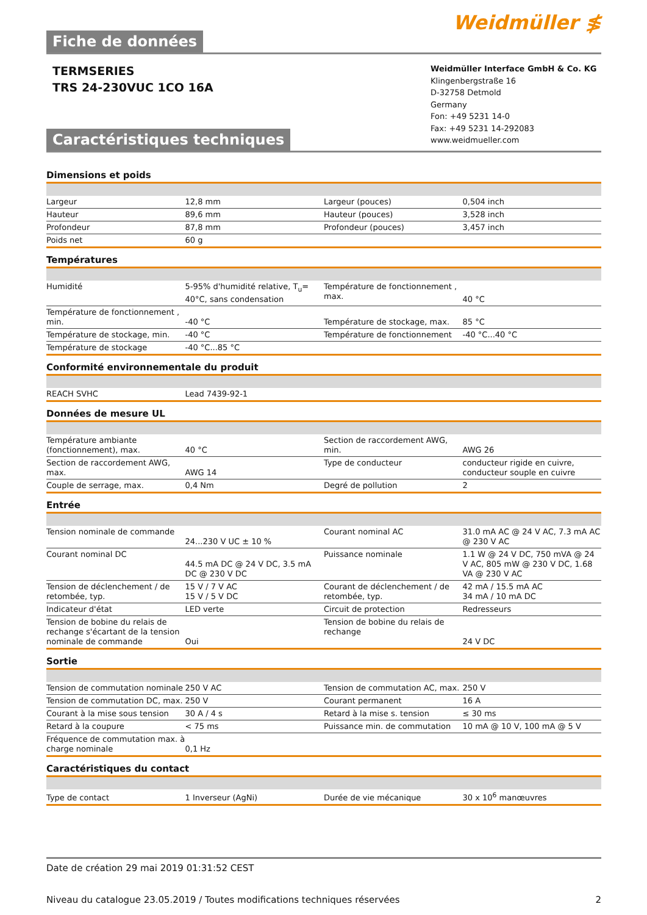Fiche de données
Weidmüller ≸
TERMSERIES
TRS 24-230VUC 1CO 16A
Caractéristiques techniques
Weidmüller Interface GmbH & Co. KG
Klingenbergstraße 16
D-32758 Detmold
Germany
Fon: +49 5231 14-0
Fax: +49 5231 14-292083
www.weidmueller.com
Dimensions et poids
| Largeur | 12,8 mm | | Largeur (pouces) | 0,504 inch |
| Hauteur | 89,6 mm | | Hauteur (pouces) | 3,528 inch |
| Profondeur | 87,8 mm | | Profondeur (pouces) | 3,457 inch |
| Poids net | 60 g | | | |
Températures
| Humidité | 5-95% d'humidité relative, T<sub>u</sub>= 40°C, sans condensation | | Température de fonctionnement , max. | 40 °C |
| Température de fonctionnement , min. | -40 °C | | Température de stockage, max. | 85 °C |
| Température de stockage, min. | -40 °C | | Température de fonctionnement | -40 °C...40 °C |
| Température de stockage | -40 °C...85 °C | | | |
Conformité environnementale du produit
| REACH SVHC | Lead 7439-92-1 | | | |
Données de mesure UL
| Température ambiante (fonctionnement), max. | 40 °C | | Section de raccordement AWG, min. | AWG 26 |
| Section de raccordement AWG, max. | AWG 14 | | Type de conducteur | conducteur rigide en cuivre, conducteur souple en cuivre |
| Couple de serrage, max. | 0,4 Nm | | Degré de pollution | 2 |
Entrée
| Tension nominale de commande | 24...230 V UC ± 10 % | | Courant nominal AC | 31.0 mA AC @ 24 V AC, 7.3 mA AC @ 230 V AC |
| Courant nominal DC | 44.5 mA DC @ 24 V DC, 3.5 mA DC @ 230 V DC | | Puissance nominale | 1.1 W @ 24 V DC, 750 mVA @ 24 V AC, 805 mW @ 230 V DC, 1.68 VA @ 230 V AC |
| Tension de déclenchement / de retombée, typ. | 15 V / 7 V AC 15 V / 5 V DC | | Courant de déclenchement / de retombée, typ. | 42 mA / 15.5 mA AC 34 mA / 10 mA DC |
| Indicateur d'état | LED verte | | Circuit de protection | Redresseurs |
| Tension de bobine du relais de rechange s'écartant de la tension nominale de commande | Oui | | Tension de bobine du relais de rechange | 24 V DC |
Sortie
| Tension de commutation nominale | 250 V AC | | Tension de commutation AC, max. | 250 V |
| Tension de commutation DC, max. | 250 V | | Courant permanent | 16 A |
| Courant à la mise sous tension | 30 A / 4 s | | Retard à la mise s. tension | ≤ 30 ms |
| Retard à la coupure | < 75 ms | | Puissance min. de commutation | 10 mA @ 10 V, 100 mA @ 5 V |
| Fréquence de commutation max. à charge nominale | 0,1 Hz | | | |
Caractéristiques du contact
| Type de contact | 1 Inverseur (AgNi) | | Durée de vie mécanique | 30 x 10<sup>6</sup> manœuvres |
Date de création 29 mai 2019 01:31:52 CEST
Niveau du catalogue 23.05.2019 / Toutes modifications techniques réservées 2